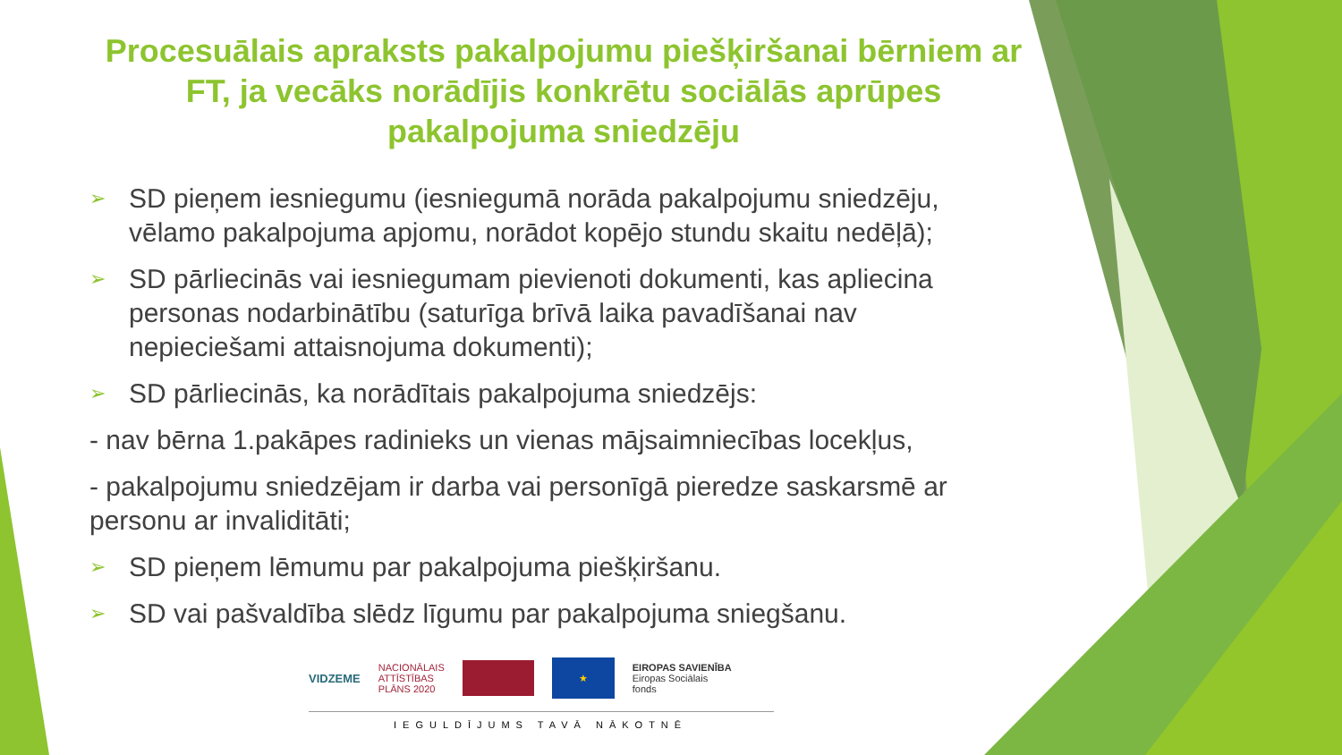Procesuālais apraksts pakalpojumu piešķiršanai bērniem ar FT, ja vecāks norādījis konkrētu sociālās aprūpes pakalpojuma sniedzēju
➢ SD pieņem iesniegumu (iesniegumā norāda pakalpojumu sniedzēju, vēlamo pakalpojuma apjomu, norādot kopējo stundu skaitu nedēļā);
➢ SD pārliecinās vai iesniegumam pievienoti dokumenti, kas apliecina personas nodarbinātību (saturīga brīvā laika pavadīšanai nav nepieciešami attaisnojuma dokumenti);
➢ SD pārliecinās, ka norādītais pakalpojuma sniedzējs:
- nav bērna 1.pakāpes radinieks un vienas mājsaimniecības locekļus,
- pakalpojumu sniedzējam ir darba vai personīgā pieredze saskarsmē ar personu ar invaliditāti;
➢ SD pieņem lēmumu par pakalpojuma piešķiršanu.
➢ SD vai pašvaldība slēdz līgumu par pakalpojuma sniegšanu.
VIDZEME
NACIONĀLAIS
ATTĪSTĪBAS
PLĀNS 2020
★
EIROPAS SAVIENĪBA
Eiropas Sociālais
fonds
IEGULDĪJUMS TAVĀ NĀKOTNĒ